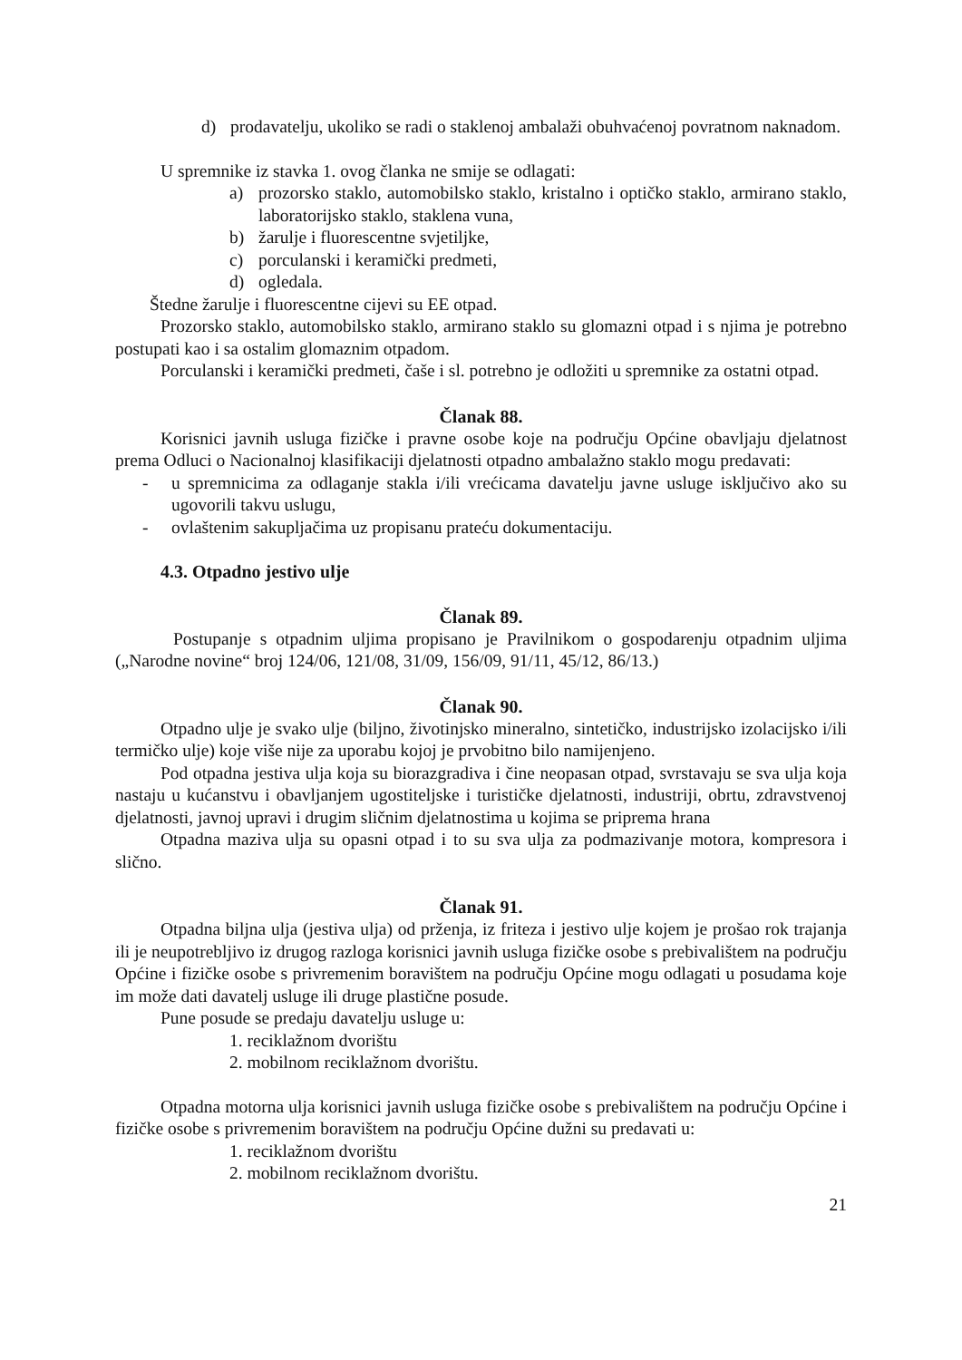d) prodavatelju, ukoliko se radi o staklenoj ambalaži obuhvaćenoj povratnom naknadom.
U spremnike iz stavka 1. ovog članka ne smije se odlagati:
a) prozorsko staklo, automobilsko staklo, kristalno i optičko staklo, armirano staklo, laboratorijsko staklo, staklena vuna,
b) žarulje i fluorescentne svjetiljke,
c) porculanski i keramički predmeti,
d) ogledala.
Štedne žarulje i fluorescentne cijevi su EE otpad.
Prozorsko staklo, automobilsko staklo, armirano staklo su glomazni otpad i s njima je potrebno postupati kao i sa ostalim glomaznim otpadom.
Porculanski i keramički predmeti, čaše i sl. potrebno je odložiti u spremnike za ostatni otpad.
Članak 88.
Korisnici javnih usluga fizičke i pravne osobe koje na području Općine obavljaju djelatnost prema Odluci o Nacionalnoj klasifikaciji djelatnosti otpadno ambalažno staklo mogu predavati:
- u spremnicima za odlaganje stakla i/ili vrećicama davatelju javne usluge isključivo ako su ugovorili takvu uslugu,
- ovlaštenim sakupljačima uz propisanu prateću dokumentaciju.
4.3. Otpadno jestivo ulje
Članak 89.
Postupanje s otpadnim uljima propisano je Pravilnikom o gospodarenju otpadnim uljima („Narodne novine“ broj 124/06, 121/08, 31/09, 156/09, 91/11, 45/12, 86/13.)
Članak 90.
Otpadno ulje je svako ulje (biljno, životinjsko mineralno, sintetičko, industrijsko izolacijsko i/ili termičko ulje) koje više nije za uporabu kojoj je prvobitno bilo namijenjeno.
Pod otpadna jestiva ulja koja su biorazgradiva i čine neopasan otpad, svrstavaju se sva ulja koja nastaju u kućanstvu i obavljanjem ugostiteljske i turističke djelatnosti, industriji, obrtu, zdravstvenoj djelatnosti, javnoj upravi i drugim sličnim djelatnostima u kojima se priprema hrana
Otpadna maziva ulja su opasni otpad i to su sva ulja za podmazivanje motora, kompresora i slično.
Članak 91.
Otpadna biljna ulja (jestiva ulja) od prženja, iz friteza i jestivo ulje kojem je prošao rok trajanja ili je neupotrebljivo iz drugog razloga korisnici javnih usluga fizičke osobe s prebivalištem na području Općine i fizičke osobe s privremenim boravištem na području Općine mogu odlagati u posudama koje im može dati davatelj usluge ili druge plastične posude.
Pune posude se predaju davatelju usluge u:
1. reciklažnom dvorištu
2. mobilnom reciklažnom dvorištu.
Otpadna motorna ulja korisnici javnih usluga fizičke osobe s prebivalištem na području Općine i fizičke osobe s privremenim boravištem na području Općine dužni su predavati u:
1. reciklažnom dvorištu
2. mobilnom reciklažnom dvorištu.
21